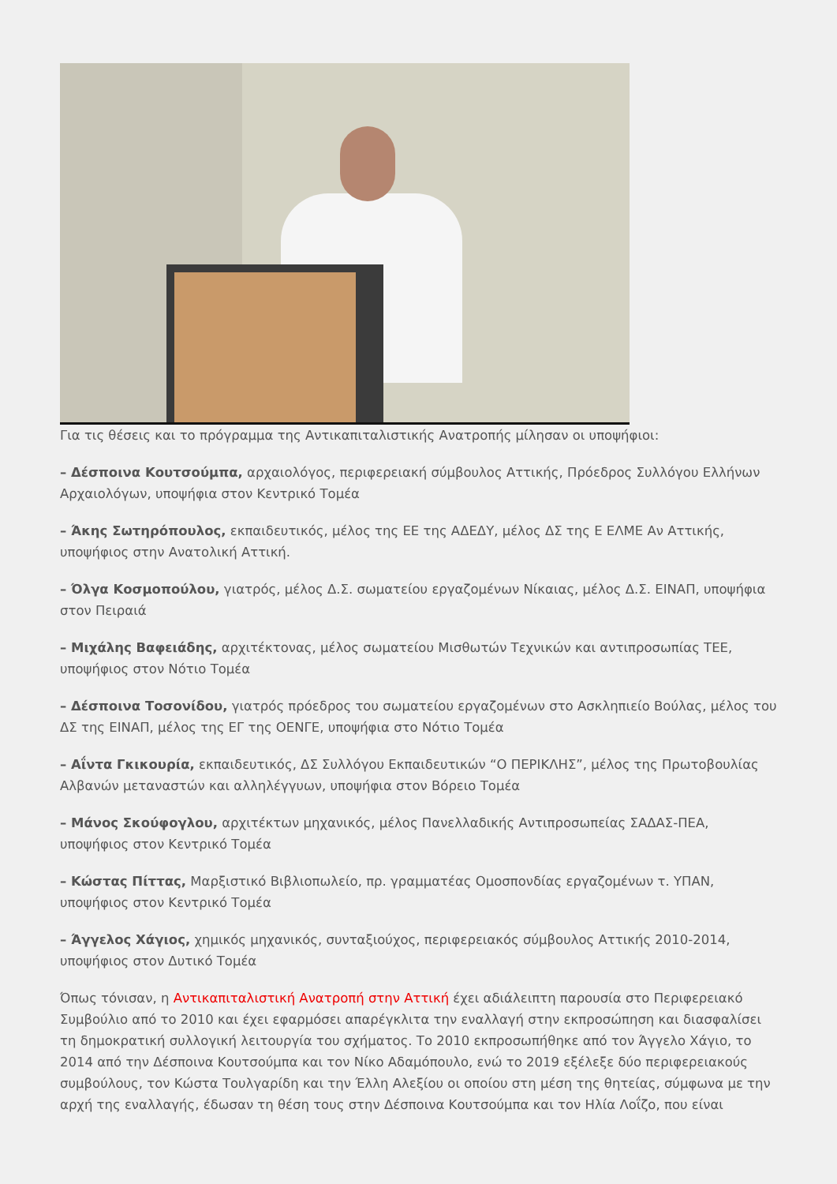Για τις θέσεις και το πρόγραμμα της Αντικαπιταλιστικής Ανατροπής μίλησαν οι υποψήφιοι:
– Δέσποινα Κουτσούμπα, αρχαιολόγος, περιφερειακή σύμβουλος Αττικής, Πρόεδρος Συλλόγου Ελλήνων Αρχαιολόγων, υποψήφια στον Κεντρικό Τομέα
– Άκης Σωτηρόπουλος, εκπαιδευτικός, μέλος της ΕΕ της ΑΔΕΔΥ, μέλος ΔΣ της Ε ΕΛΜΕ Αν Αττικής, υποψήφιος στην Ανατολική Αττική.
– Όλγα Κοσμοπούλου, γιατρός, μέλος Δ.Σ. σωματείου εργαζομένων Νίκαιας, μέλος Δ.Σ. ΕΙΝΑΠ, υποψήφια στον Πειραιά
– Μιχάλης Βαφειάδης, αρχιτέκτονας, μέλος σωματείου Μισθωτών Τεχνικών και αντιπροσωπίας ΤΕΕ, υποψήφιος στον Νότιο Τομέα
– Δέσποινα Τοσονίδου, γιατρός πρόεδρος του σωματείου εργαζομένων στο Ασκληπιείο Βούλας, μέλος του ΔΣ της ΕΙΝΑΠ, μέλος της ΕΓ της ΟΕΝΓΕ, υποψήφια στο Νότιο Τομέα
– Αΐντα Γκικουρία, εκπαιδευτικός, ΔΣ Συλλόγου Εκπαιδευτικών “Ο ΠΕΡΙΚΛΗΣ”, μέλος της Πρωτοβουλίας Αλβανών μεταναστών και αλληλέγγυων, υποψήφια στον Βόρειο Τομέα
– Μάνος Σκούφογλου, αρχιτέκτων μηχανικός, μέλος Πανελλαδικής Αντιπροσωπείας ΣΑΔΑΣ-ΠΕΑ, υποψήφιος στον Κεντρικό Τομέα
– Κώστας Πίττας, Μαρξιστικό Βιβλιοπωλείο, πρ. γραμματέας Ομοσπονδίας εργαζομένων τ. ΥΠΑΝ, υποψήφιος στον Κεντρικό Τομέα
– Άγγελος Χάγιος, χημικός μηχανικός, συνταξιούχος, περιφερειακός σύμβουλος Αττικής 2010-2014, υποψήφιος στον Δυτικό Τομέα
Όπως τόνισαν, η Αντικαπιταλιστική Ανατροπή στην Αττική έχει αδιάλειπτη παρουσία στο Περιφερειακό Συμβούλιο από το 2010 και έχει εφαρμόσει απαρέγκλιτα την εναλλαγή στην εκπροσώπηση και διασφαλίσει τη δημοκρατική συλλογική λειτουργία του σχήματος. Το 2010 εκπροσωπήθηκε από τον Άγγελο Χάγιο, το 2014 από την Δέσποινα Κουτσούμπα και τον Νίκο Αδαμόπουλο, ενώ το 2019 εξέλεξε δύο περιφερειακούς συμβούλους, τον Κώστα Τουλγαρίδη και την Έλλη Αλεξίου οι οποίου στη μέση της θητείας, σύμφωνα με την αρχή της εναλλαγής, έδωσαν τη θέση τους στην Δέσποινα Κουτσούμπα και τον Ηλία Λοΐζο, που είναι